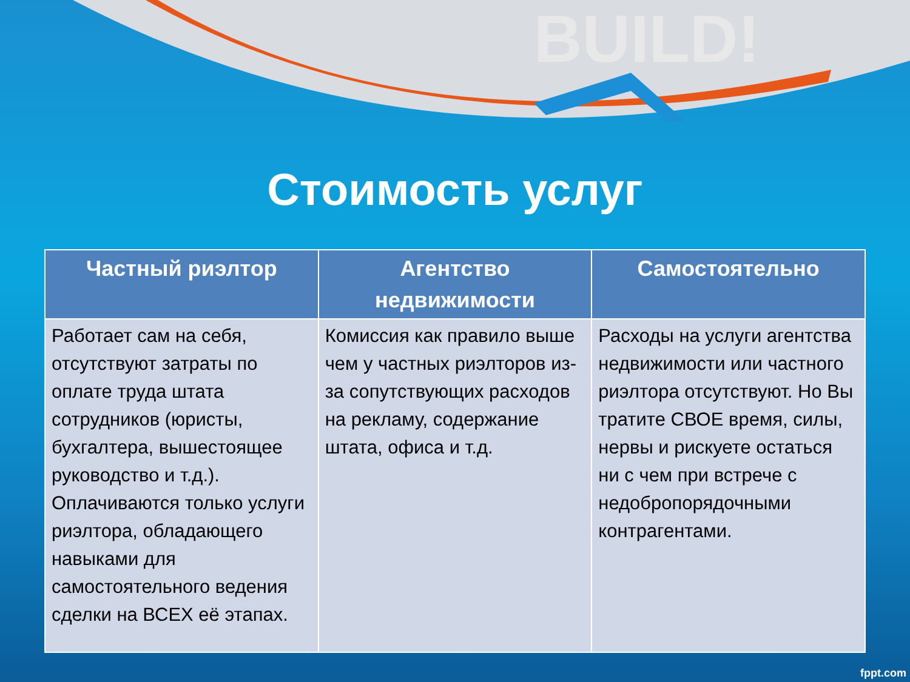BUILD!
Стоимость услуг
| Частный риэлтор | Агентство недвижимости | Самостоятельно |
| --- | --- | --- |
| Работает сам на себя, отсутствуют затраты по оплате труда штата сотрудников (юристы, бухгалтера, вышестоящее руководство и т.д.). Оплачиваются только услуги риэлтора, обладающего навыками для самостоятельного ведения сделки на ВСЕХ её этапах. | Комиссия как правило выше чем у частных риэлторов из-за сопутствующих расходов на рекламу, содержание штата, офиса и т.д. | Расходы на услуги агентства недвижимости или частного риэлтора отсутствуют. Но Вы тратите СВОЕ время, силы, нервы и рискуете остаться ни с чем при встрече с недобропорядочными контрагентами. |
fppt.com